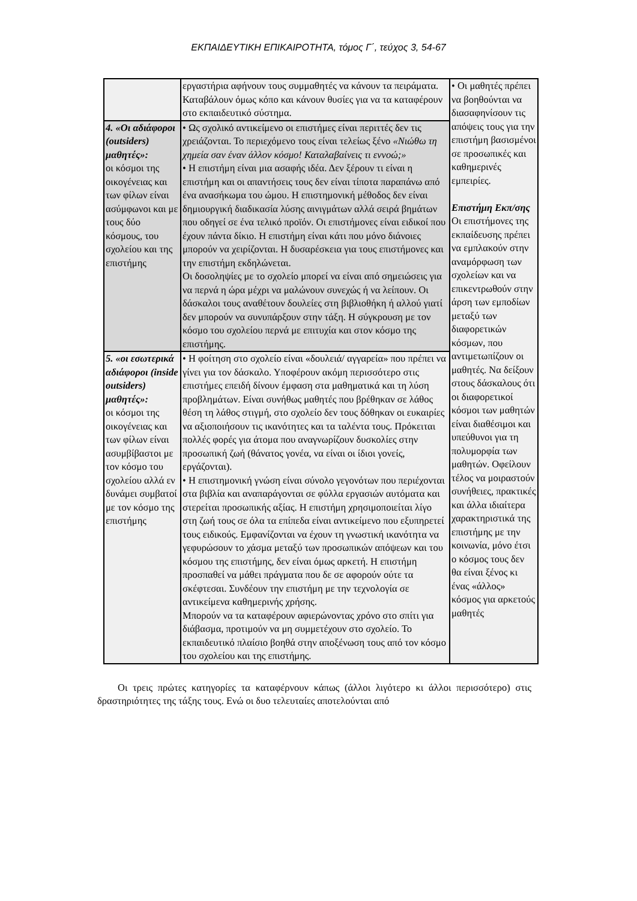ΕΚΠΑΙΔΕΥΤΙΚΗ ΕΠΙΚΑΙΡΟΤΗΤΑ, τόμος Γ΄, τεύχος 3, 54-67
| | εργαστήρια αφήνουν τους συμμαθητές να κάνουν τα πειράματα. Καταβάλουν όμως κόπο και κάνουν θυσίες για να τα καταφέρουν στο εκπαιδευτικό σύστημα. | • Οι μαθητές πρέπει να βοηθούνται να διασαφηνίσουν τις απόψεις τους για την επιστήμη βασισμένοι σε προσωπικές και καθημερινές εμπειρίες. Επιστήμη Εκπ/σης Οι επιστήμονες της εκπαίδευσης πρέπει να εμπλακούν στην αναμόρφωση των σχολείων και να επικεντρωθούν στην άρση των εμποδίων μεταξύ των διαφορετικών κόσμων, που αντιμετωπίζουν οι μαθητές. Να δείξουν στους δάσκαλους ότι οι διαφορετικοί κόσμοι των μαθητών είναι διαθέσιμοι και υπεύθυνοι για τη πολυμορφία των μαθητών. Οφείλουν τέλος να μοιραστούν συνήθειες, πρακτικές και άλλα ιδιαίτερα χαρακτηριστικά της επιστήμης με την κοινωνία, μόνο έτσι ο κόσμος τους δεν θα είναι ξένος κι ένας «άλλος» κόσμος για αρκετούς μαθητές |
| 4. «Οι αδιάφοροι (outsiders) μαθητές»: οι κόσμοι της οικογένειας και των φίλων είναι ασύμφωνοι και με τους δύο κόσμους, του σχολείου και της επιστήμης | • Ως σχολικό αντικείμενο οι επιστήμες είναι περιττές δεν τις χρειάζονται. Το περιεχόμενο τους είναι τελείως ξένο «Νιώθω τη χημεία σαν έναν άλλον κόσμο! Καταλαβαίνεις τι εννοώ;» • Η επιστήμη είναι μια ασαφής ιδέα. Δεν ξέρουν τι είναι η επιστήμη και οι απαντήσεις τους δεν είναι τίποτα παραπάνω από ένα ανασήκωμα του ώμου. Η επιστημονική μέθοδος δεν είναι δημιουργική διαδικασία λύσης αινιγμάτων αλλά σειρά βημάτων που οδηγεί σε ένα τελικό προϊόν. Οι επιστήμονες είναι ειδικοί που έχουν πάντα δίκιο. Η επιστήμη είναι κάτι που μόνο διάνοιες μπορούν να χειρίζονται. Η δυσαρέσκεια για τους επιστήμονες και την επιστήμη εκδηλώνεται. Οι δοσοληψίες με το σχολείο μπορεί να είναι από σημειώσεις για να περνά η ώρα μέχρι να μαλώνουν συνεχώς ή να λείπουν. Οι δάσκαλοι τους αναθέτουν δουλείες στη βιβλιοθήκη ή αλλού γιατί δεν μπορούν να συνυπάρξουν στην τάξη. Η σύγκρουση με τον κόσμο του σχολείου περνά με επιτυχία και στον κόσμο της επιστήμης. | |
| 5. «οι εσωτερικά αδιάφοροι (inside outsiders) μαθητές»: οι κόσμοι της οικογένειας και των φίλων είναι ασυμβίβαστοι με τον κόσμο του σχολείου αλλά εν δυνάμει συμβατοί με τον κόσμο της επιστήμης | • Η φοίτηση στο σχολείο είναι «δουλειά/ αγγαρεία» που πρέπει να γίνει για τον δάσκαλο. Υποφέρουν ακόμη περισσότερο στις επιστήμες επειδή δίνουν έμφαση στα μαθηματικά και τη λύση προβλημάτων. Είναι συνήθως μαθητές που βρέθηκαν σε λάθος θέση τη λάθος στιγμή, στο σχολείο δεν τους δόθηκαν οι ευκαιρίες να αξιοποιήσουν τις ικανότητες και τα ταλέντα τους. Πρόκειται πολλές φορές για άτομα που αναγνωρίζουν δυσκολίες στην προσωπική ζωή (θάνατος γονέα, να είναι οι ίδιοι γονείς, εργάζονται). • Η επιστημονική γνώση είναι σύνολο γεγονότων που περιέχονται στα βιβλία και αναπαράγονται σε φύλλα εργασιών αυτόματα και στερείται προσωπικής αξίας. Η επιστήμη χρησιμοποιείται λίγο στη ζωή τους σε όλα τα επίπεδα είναι αντικείμενο που εξυπηρετεί τους ειδικούς. Εμφανίζονται να έχουν τη γνωστική ικανότητα να γεφυρώσουν το χάσμα μεταξύ των προσωπικών απόψεων και του κόσμου της επιστήμης, δεν είναι όμως αρκετή. Η επιστήμη προσπαθεί να μάθει πράγματα που δε σε αφορούν ούτε τα σκέφτεσαι. Συνδέουν την επιστήμη με την τεχνολογία σε αντικείμενα καθημερινής χρήσης. Μπορούν να τα καταφέρουν αφιερώνοντας χρόνο στο σπίτι για διάβασμα, προτιμούν να μη συμμετέχουν στο σχολείο. Το εκπαιδευτικό πλαίσιο βοηθά στην αποξένωση τους από τον κόσμο του σχολείου και της επιστήμης. | |
Οι τρεις πρώτες κατηγορίες τα καταφέρνουν κάπως (άλλοι λιγότερο κι άλλοι περισσότερο) στις δραστηριότητες της τάξης τους. Ενώ οι δυο τελευταίες αποτελούνται από